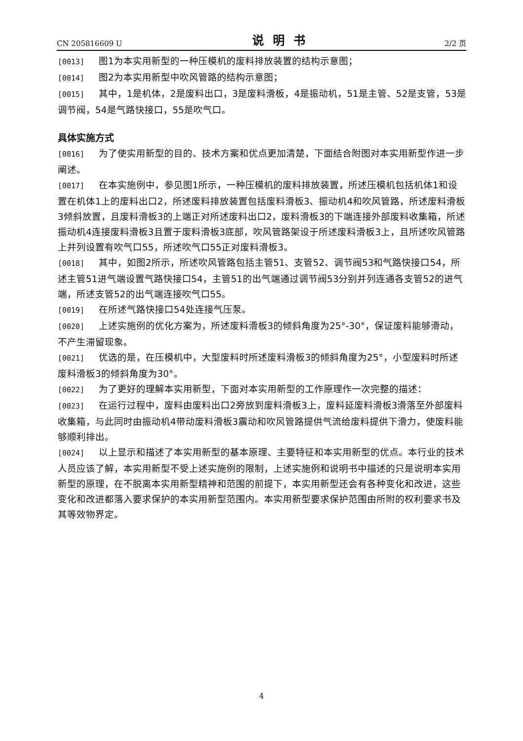CN 205816609 U 说明书 2/2 页
[0013] 图1为本实用新型的一种压模机的废料排放装置的结构示意图；
[0014] 图2为本实用新型中吹风管路的结构示意图；
[0015] 其中，1是机体，2是废料出口，3是废料滑板，4是振动机，51是主管、52是支管，53是调节阀，54是气路快接口，55是吹气口。
具体实施方式
[0016] 为了使实用新型的目的、技术方案和优点更加清楚，下面结合附图对本实用新型作进一步阐述。
[0017] 在本实施例中，参见图1所示，一种压模机的废料排放装置，所述压模机包括机体1和设置在机体1上的废料出口2，所述废料排放装置包括废料滑板3、振动机4和吹风管路，所述废料滑板3倾斜放置，且废料滑板3的上端正对所述废料出口2，废料滑板3的下端连接外部废料收集箱，所述振动机4连接废料滑板3且置于废料滑板3底部，吹风管路架设于所述废料滑板3上，且所述吹风管路上并列设置有吹气口55，所述吹气口55正对废料滑板3。
[0018] 其中，如图2所示，所述吹风管路包括主管51、支管52、调节阀53和气路快接口54，所述主管51进气端设置气路快接口54，主管51的出气端通过调节阀53分别并列连通各支管52的进气端，所述支管52的出气端连接吹气口55。
[0019] 在所述气路快接口54处连接气压泵。
[0020] 上述实施例的优化方案为，所述废料滑板3的倾斜角度为25°-30°，保证废料能够滑动，不产生滞留现象。
[0021] 优选的是，在压模机中，大型废料时所述废料滑板3的倾斜角度为25°，小型废料时所述废料滑板3的倾斜角度为30°。
[0022] 为了更好的理解本实用新型，下面对本实用新型的工作原理作一次完整的描述：
[0023] 在运行过程中，废料由废料出口2旁放到废料滑板3上，废料延废料滑板3滑落至外部废料收集箱，与此同时由振动机4带动废料滑板3震动和吹风管路提供气流给废料提供下滑力，使废料能够顺利排出。
[0024] 以上显示和描述了本实用新型的基本原理、主要特征和本实用新型的优点。本行业的技术人员应该了解，本实用新型不受上述实施例的限制，上述实施例和说明书中描述的只是说明本实用新型的原理，在不脱离本实用新型精神和范围的前提下，本实用新型还会有各种变化和改进，这些变化和改进都落入要求保护的本实用新型范围内。本实用新型要求保护范围由所附的权利要求书及其等效物界定。
4